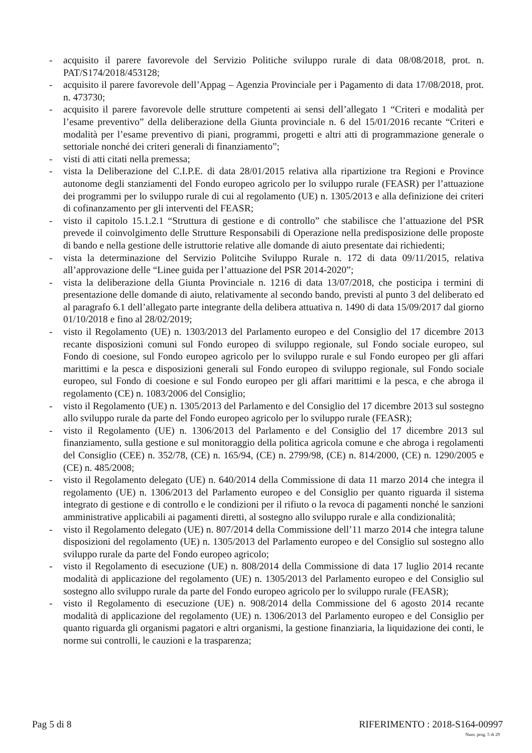- acquisito il parere favorevole del Servizio Politiche sviluppo rurale di data 08/08/2018, prot. n. PAT/S174/2018/453128;
- acquisito il parere favorevole dell’Appag – Agenzia Provinciale per i Pagamento di data 17/08/2018, prot. n. 473730;
- acquisito il parere favorevole delle strutture competenti ai sensi dell’allegato 1 “Criteri e modalità per l’esame preventivo” della deliberazione della Giunta provinciale n. 6 del 15/01/2016 recante “Criteri e modalità per l’esame preventivo di piani, programmi, progetti e altri atti di programmazione generale o settoriale nonché dei criteri generali di finanziamento”;
- visti di atti citati nella premessa;
- vista la Deliberazione del C.I.P.E. di data 28/01/2015 relativa alla ripartizione tra Regioni e Province autonome degli stanziamenti del Fondo europeo agricolo per lo sviluppo rurale (FEASR) per l’attuazione dei programmi per lo sviluppo rurale di cui al regolamento (UE) n. 1305/2013 e alla definizione dei criteri di cofinanzamento per gli interventi del FEASR;
- visto il capitolo 15.1.2.1 “Struttura di gestione e di controllo” che stabilisce che l’attuazione del PSR prevede il coinvolgimento delle Strutture Responsabili di Operazione nella predisposizione delle proposte di bando e nella gestione delle istruttorie relative alle domande di aiuto presentate dai richiedenti;
- vista la determinazione del Servizio Politcihe Sviluppo Rurale n. 172 di data 09/11/2015, relativa all’approvazione delle “Linee guida per l’attuazione del PSR 2014-2020”;
- vista la deliberazione della Giunta Provinciale n. 1216 di data 13/07/2018, che posticipa i termini di presentazione delle domande di aiuto, relativamente al secondo bando, previsti al punto 3 del deliberato ed al paragrafo 6.1 dell’allegato parte integrante della delibera attuativa n. 1490 di data 15/09/2017 dal giorno 01/10/2018 e fino al 28/02/2019;
- visto il Regolamento (UE) n. 1303/2013 del Parlamento europeo e del Consiglio del 17 dicembre 2013 recante disposizioni comuni sul Fondo europeo di sviluppo regionale, sul Fondo sociale europeo, sul Fondo di coesione, sul Fondo europeo agricolo per lo sviluppo rurale e sul Fondo europeo per gli affari marittimi e la pesca e disposizioni generali sul Fondo europeo di sviluppo regionale, sul Fondo sociale europeo, sul Fondo di coesione e sul Fondo europeo per gli affari marittimi e la pesca, e che abroga il regolamento (CE) n. 1083/2006 del Consiglio;
- visto il Regolamento (UE) n. 1305/2013 del Parlamento e del Consiglio del 17 dicembre 2013 sul sostegno allo sviluppo rurale da parte del Fondo europeo agricolo per lo sviluppo rurale (FEASR);
- visto il Regolamento (UE) n. 1306/2013 del Parlamento e del Consiglio del 17 dicembre 2013 sul finanziamento, sulla gestione e sul monitoraggio della politica agricola comune e che abroga i regolamenti del Consiglio (CEE) n. 352/78, (CE) n. 165/94, (CE) n. 2799/98, (CE) n. 814/2000, (CE) n. 1290/2005 e (CE) n. 485/2008;
- visto il Regolamento delegato (UE) n. 640/2014 della Commissione di data 11 marzo 2014 che integra il regolamento (UE) n. 1306/2013 del Parlamento europeo e del Consiglio per quanto riguarda il sistema integrato di gestione e di controllo e le condizioni per il rifiuto o la revoca di pagamenti nonché le sanzioni amministrative applicabili ai pagamenti diretti, al sostegno allo sviluppo rurale e alla condizionalità;
- visto il Regolamento delegato (UE) n. 807/2014 della Commissione dell’11 marzo 2014 che integra talune disposizioni del regolamento (UE) n. 1305/2013 del Parlamento europeo e del Consiglio sul sostegno allo sviluppo rurale da parte del Fondo europeo agricolo;
- visto il Regolamento di esecuzione (UE) n. 808/2014 della Commissione di data 17 luglio 2014 recante modalità di applicazione del regolamento (UE) n. 1305/2013 del Parlamento europeo e del Consiglio sul sostegno allo sviluppo rurale da parte del Fondo europeo agricolo per lo sviluppo rurale (FEASR);
- visto il Regolamento di esecuzione (UE) n. 908/2014 della Commissione del 6 agosto 2014 recante modalità di applicazione del regolamento (UE) n. 1306/2013 del Parlamento europeo e del Consiglio per quanto riguarda gli organismi pagatori e altri organismi, la gestione finanziaria, la liquidazione dei conti, le norme sui controlli, le cauzioni e la trasparenza;
Pag 5 di 8 RIFERIMENTO : 2018-S164-00997
Num. prog. 5 di 29